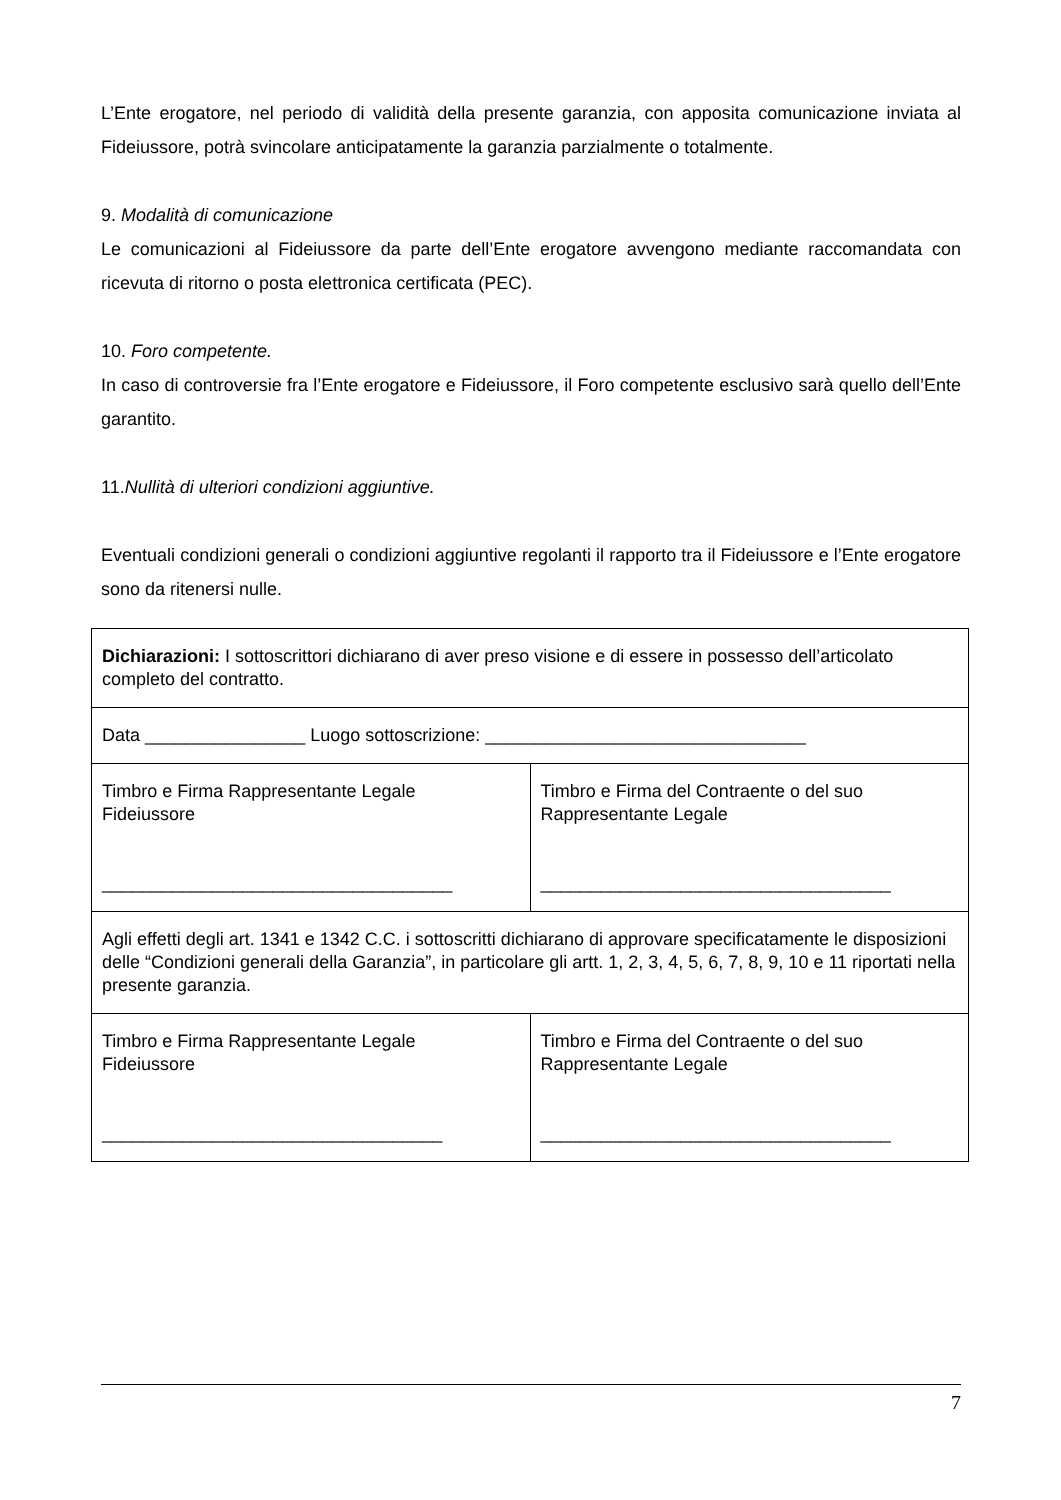L’Ente erogatore, nel periodo di validità della presente garanzia, con apposita comunicazione inviata al Fideiussore, potrà svincolare anticipatamente la garanzia parzialmente o totalmente.
9. Modalità di comunicazione
Le comunicazioni al Fideiussore da parte dell’Ente erogatore avvengono mediante raccomandata con ricevuta di ritorno o posta elettronica certificata (PEC).
10. Foro competente.
In caso di controversie fra l’Ente erogatore e Fideiussore, il Foro competente esclusivo sarà quello dell’Ente garantito.
11.Nullità di ulteriori condizioni aggiuntive.
Eventuali condizioni generali o condizioni aggiuntive regolanti il rapporto tra il Fideiussore e l’Ente erogatore sono da ritenersi nulle.
| Dichiarazioni: I sottoscrittori dichiarano di aver preso visione e di essere in possesso dell’articolato completo del contratto. | |
| Data ________________ Luogo sottoscrizione: ________________________________ | |
| Timbro e Firma Rappresentante Legale Fideiussore ___________________________________ | Timbro e Firma del Contraente o del suo Rappresentante Legale ___________________________________ |
| Agli effetti degli art. 1341 e 1342 C.C. i sottoscritti dichiarano di approvare specificatamente le disposizioni delle “Condizioni generali della Garanzia”, in particolare gli artt. 1, 2, 3, 4, 5, 6, 7, 8, 9, 10 e 11 riportati nella presente garanzia. | |
| Timbro e Firma Rappresentante Legale Fideiussore __________________________________ | Timbro e Firma del Contraente o del suo Rappresentante Legale ___________________________________ |
7